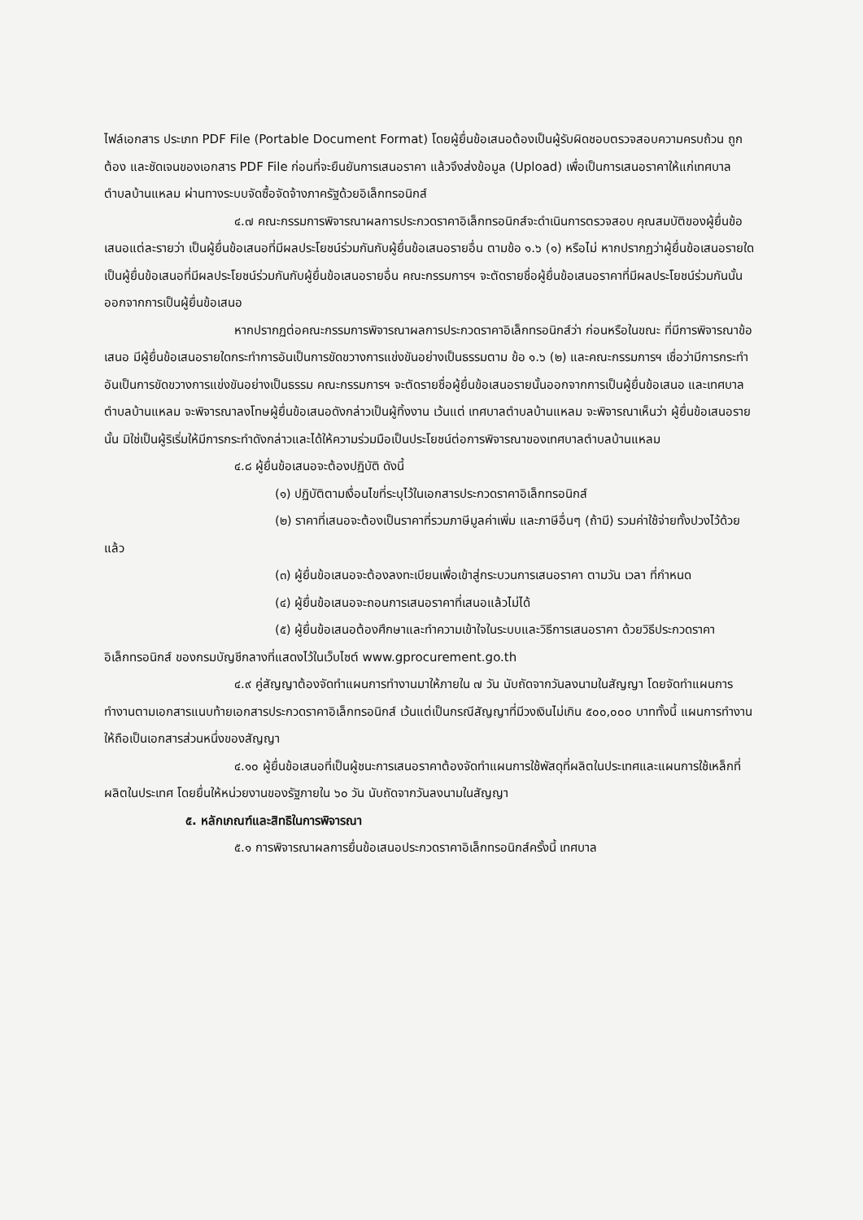ไฟล์เอกสาร ประเภท PDF File (Portable Document Format) โดยผู้ยื่นข้อเสนอต้องเป็นผู้รับผิดชอบตรวจสอบความครบถ้วน ถูกต้อง และชัดเจนของเอกสาร PDF File ก่อนที่จะยืนยันการเสนอราคา แล้วจึงส่งข้อมูล (Upload) เพื่อเป็นการเสนอราคาให้แก่เทศบาลตำบลบ้านแหลม ผ่านทางระบบจัดซื้อจัดจ้างภาครัฐด้วยอิเล็กทรอนิกส์
๔.๗ คณะกรรมการพิจารณาผลการประกวดราคาอิเล็กทรอนิกส์จะดำเนินการตรวจสอบ คุณสมบัติของผู้ยื่นข้อเสนอแต่ละรายว่า เป็นผู้ยื่นข้อเสนอที่มีผลประโยชน์ร่วมกันกับผู้ยื่นข้อเสนอรายอื่น ตามข้อ ๑.๖ (๑) หรือไม่ หากปรากฏว่าผู้ยื่นข้อเสนอรายใดเป็นผู้ยื่นข้อเสนอที่มีผลประโยชน์ร่วมกันกับผู้ยื่นข้อเสนอรายอื่น คณะกรรมการฯ จะตัดรายชื่อผู้ยื่นข้อเสนอราคาที่มีผลประโยชน์ร่วมกันนั้นออกจากการเป็นผู้ยื่นข้อเสนอ
หากปรากฏต่อคณะกรรมการพิจารณาผลการประกวดราคาอิเล็กทรอนิกส์ว่า ก่อนหรือในขณะ ที่มีการพิจารณาข้อเสนอ มีผู้ยื่นข้อเสนอรายใดกระทำการอันเป็นการขัดขวางการแข่งขันอย่างเป็นธรรมตาม ข้อ ๑.๖ (๒) และคณะกรรมการฯ เชื่อว่ามีการกระทำอันเป็นการขัดขวางการแข่งขันอย่างเป็นธรรม คณะกรรมการฯ จะตัดรายชื่อผู้ยื่นข้อเสนอรายนั้นออกจากการเป็นผู้ยื่นข้อเสนอ และเทศบาลตำบลบ้านแหลม จะพิจารณาลงโทษผู้ยื่นข้อเสนอดังกล่าวเป็นผู้ทิ้งงาน เว้นแต่ เทศบาลตำบลบ้านแหลม จะพิจารณาเห็นว่า ผู้ยื่นข้อเสนอรายนั้น มิใช่เป็นผู้ริเริ่มให้มีการกระทำดังกล่าวและได้ให้ความร่วมมือเป็นประโยชน์ต่อการพิจารณาของเทศบาลตำบลบ้านแหลม
๔.๘ ผู้ยื่นข้อเสนอจะต้องปฏิบัติ ดังนี้
(๑) ปฏิบัติตามเงื่อนไขที่ระบุไว้ในเอกสารประกวดราคาอิเล็กทรอนิกส์
(๒) ราคาที่เสนอจะต้องเป็นราคาที่รวมภาษีมูลค่าเพิ่ม และภาษีอื่นๆ (ถ้ามี) รวมค่าใช้จ่ายทั้งปวงไว้ด้วยแล้ว
(๓) ผู้ยื่นข้อเสนอจะต้องลงทะเบียนเพื่อเข้าสู่กระบวนการเสนอราคา ตามวัน เวลา ที่กำหนด
(๔) ผู้ยื่นข้อเสนอจะถอนการเสนอราคาที่เสนอแล้วไม่ได้
(๕) ผู้ยื่นข้อเสนอต้องศึกษาและทำความเข้าใจในระบบและวิธีการเสนอราคา ด้วยวิธีประกวดราคาอิเล็กทรอนิกส์ ของกรมบัญชีกลางที่แสดงไว้ในเว็บไซต์ www.gprocurement.go.th
๔.๙ คู่สัญญาต้องจัดทำแผนการทำงานมาให้ภายใน ๗ วัน นับถัดจากวันลงนามในสัญญา โดยจัดทำแผนการทำงานตามเอกสารแนบท้ายเอกสารประกวดราคาอิเล็กทรอนิกส์ เว้นแต่เป็นกรณีสัญญาที่มีวงเงินไม่เกิน ๕๐๐,๐๐๐ บาททั้งนี้ แผนการทำงานให้ถือเป็นเอกสารส่วนหนึ่งของสัญญา
๔.๑๐ ผู้ยื่นข้อเสนอที่เป็นผู้ชนะการเสนอราคาต้องจัดทำแผนการใช้พัสดุที่ผลิตในประเทศและแผนการใช้เหล็กที่ผลิตในประเทศ โดยยื่นให้หน่วยงานของรัฐภายใน ๖๐ วัน นับถัดจากวันลงนามในสัญญา
๕. หลักเกณฑ์และสิทธิในการพิจารณา
๕.๑ การพิจารณาผลการยื่นข้อเสนอประกวดราคาอิเล็กทรอนิกส์ครั้งนี้ เทศบาล